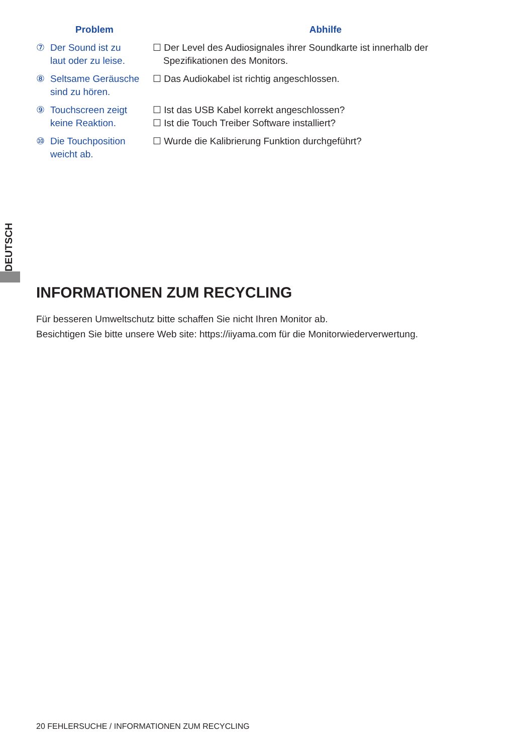| Problem | Abhilfe |
| --- | --- |
| ⑦ Der Sound ist zu laut oder zu leise. | ☐ Der Level des Audiosignales ihrer Soundkarte ist innerhalb der Spezifikationen des Monitors. |
| ⑧ Seltsame Geräusche sind zu hören. | ☐ Das Audiokabel ist richtig angeschlossen. |
| ⑨ Touchscreen zeigt keine Reaktion. | ☐ Ist das USB Kabel korrekt angeschlossen? ☐ Ist die Touch Treiber Software installiert? |
| ⑩ Die Touchposition weicht ab. | ☐ Wurde die Kalibrierung Funktion durchgeführt? |
DEUTSCH
INFORMATIONEN ZUM RECYCLING
Für besseren Umweltschutz bitte schaffen Sie nicht Ihren Monitor ab.
Besichtigen Sie bitte unsere Web site: https://iiyama.com für die Monitorwiederverwertung.
20 FEHLERSUCHE / INFORMATIONEN ZUM RECYCLING